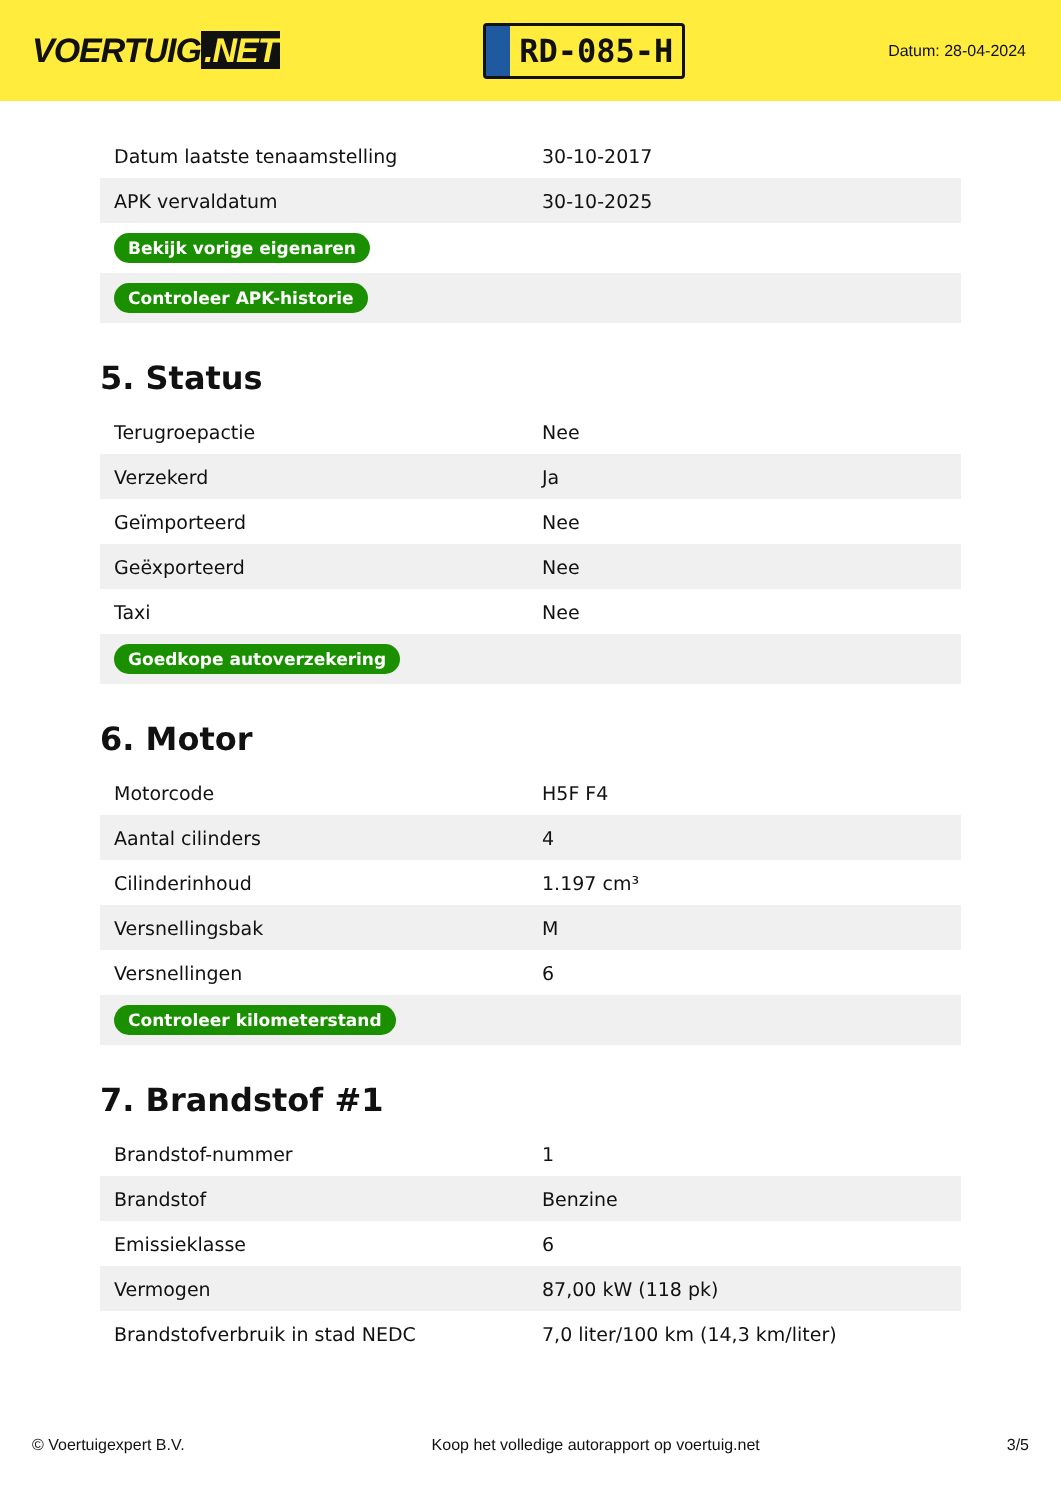VOERTUIG.NET
RD-085-H
Datum: 28-04-2024
| Datum laatste tenaamstelling | 30-10-2017 |
| APK vervaldatum | 30-10-2025 |
| Bekijk vorige eigenaren | |
| Controleer APK-historie | |
5. Status
| Terugroepactie | Nee |
| Verzekerd | Ja |
| Geïmporteerd | Nee |
| Geëxporteerd | Nee |
| Taxi | Nee |
| Goedkope autoverzekering | |
6. Motor
| Motorcode | H5F F4 |
| Aantal cilinders | 4 |
| Cilinderinhoud | 1.197 cm³ |
| Versnellingsbak | M |
| Versnellingen | 6 |
| Controleer kilometerstand | |
7. Brandstof #1
| Brandstof-nummer | 1 |
| Brandstof | Benzine |
| Emissieklasse | 6 |
| Vermogen | 87,00 kW (118 pk) |
| Brandstofverbruik in stad NEDC | 7,0 liter/100 km (14,3 km/liter) |
© Voertuigexpert B.V. Koop het volledige autorapport op voertuig.net 3/5